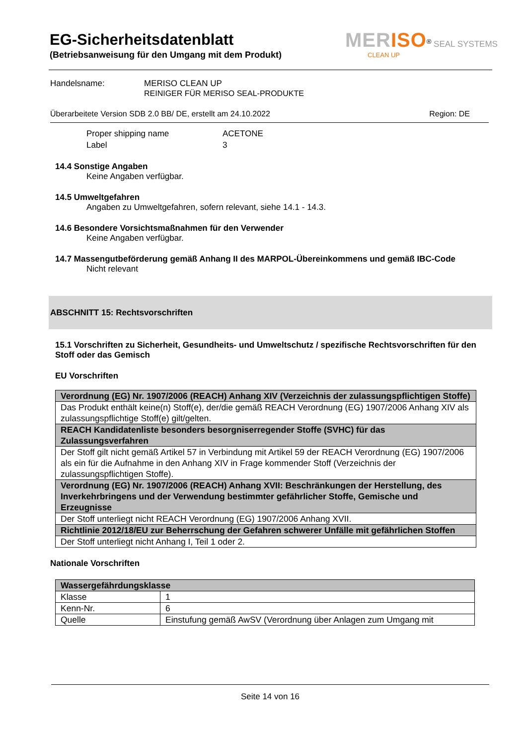EG-Sicherheitsdatenblatt
(Betriebsanweisung für den Umgang mit dem Produkt)
MERISO<sup>®</sup> SEAL SYSTEMS
CLEAN UP
Handelsname: MERISO CLEAN UP
REINIGER FÜR MERISO SEAL-PRODUKTE
Überarbeitete Version SDB 2.0 BB/ DE, erstellt am 24.10.2022 Region: DE
Proper shipping name
Label
ACETONE
3
14.4 Sonstige Angaben
Keine Angaben verfügbar.
14.5 Umweltgefahren
Angaben zu Umweltgefahren, sofern relevant, siehe 14.1 - 14.3.
14.6 Besondere Vorsichtsmaßnahmen für den Verwender
Keine Angaben verfügbar.
14.7 Massengutbeförderung gemäß Anhang II des MARPOL-Übereinkommens und gemäß IBC-Code
Nicht relevant
ABSCHNITT 15: Rechtsvorschriften
15.1 Vorschriften zu Sicherheit, Gesundheits- und Umweltschutz / spezifische Rechtsvorschriften für den Stoff oder das Gemisch
EU Vorschriften
| Verordnung (EG) Nr. 1907/2006 (REACH) Anhang XIV (Verzeichnis der zulassungspflichtigen Stoffe) |
| Das Produkt enthält keine(n) Stoff(e), der/die gemäß REACH Verordnung (EG) 1907/2006 Anhang XIV als zulassungspflichtige Stoff(e) gilt/gelten. |
| REACH Kandidatenliste besonders besorgniserregender Stoffe (SVHC) für das Zulassungsverfahren |
| Der Stoff gilt nicht gemäß Artikel 57 in Verbindung mit Artikel 59 der REACH Verordnung (EG) 1907/2006 als ein für die Aufnahme in den Anhang XIV in Frage kommender Stoff (Verzeichnis der zulassungspflichtigen Stoffe). |
| Verordnung (EG) Nr. 1907/2006 (REACH) Anhang XVII: Beschränkungen der Herstellung, des Inverkehrbringens und der Verwendung bestimmter gefährlicher Stoffe, Gemische und Erzeugnisse |
| Der Stoff unterliegt nicht REACH Verordnung (EG) 1907/2006 Anhang XVII. |
| Richtlinie 2012/18/EU zur Beherrschung der Gefahren schwerer Unfälle mit gefährlichen Stoffen |
| Der Stoff unterliegt nicht Anhang I, Teil 1 oder 2. |
Nationale Vorschriften
| Wassergefährdungsklasse | |
| Klasse | 1 |
| Kenn-Nr. | 6 |
| Quelle | Einstufung gemäß AwSV (Verordnung über Anlagen zum Umgang mit |
Seite 14 von 16